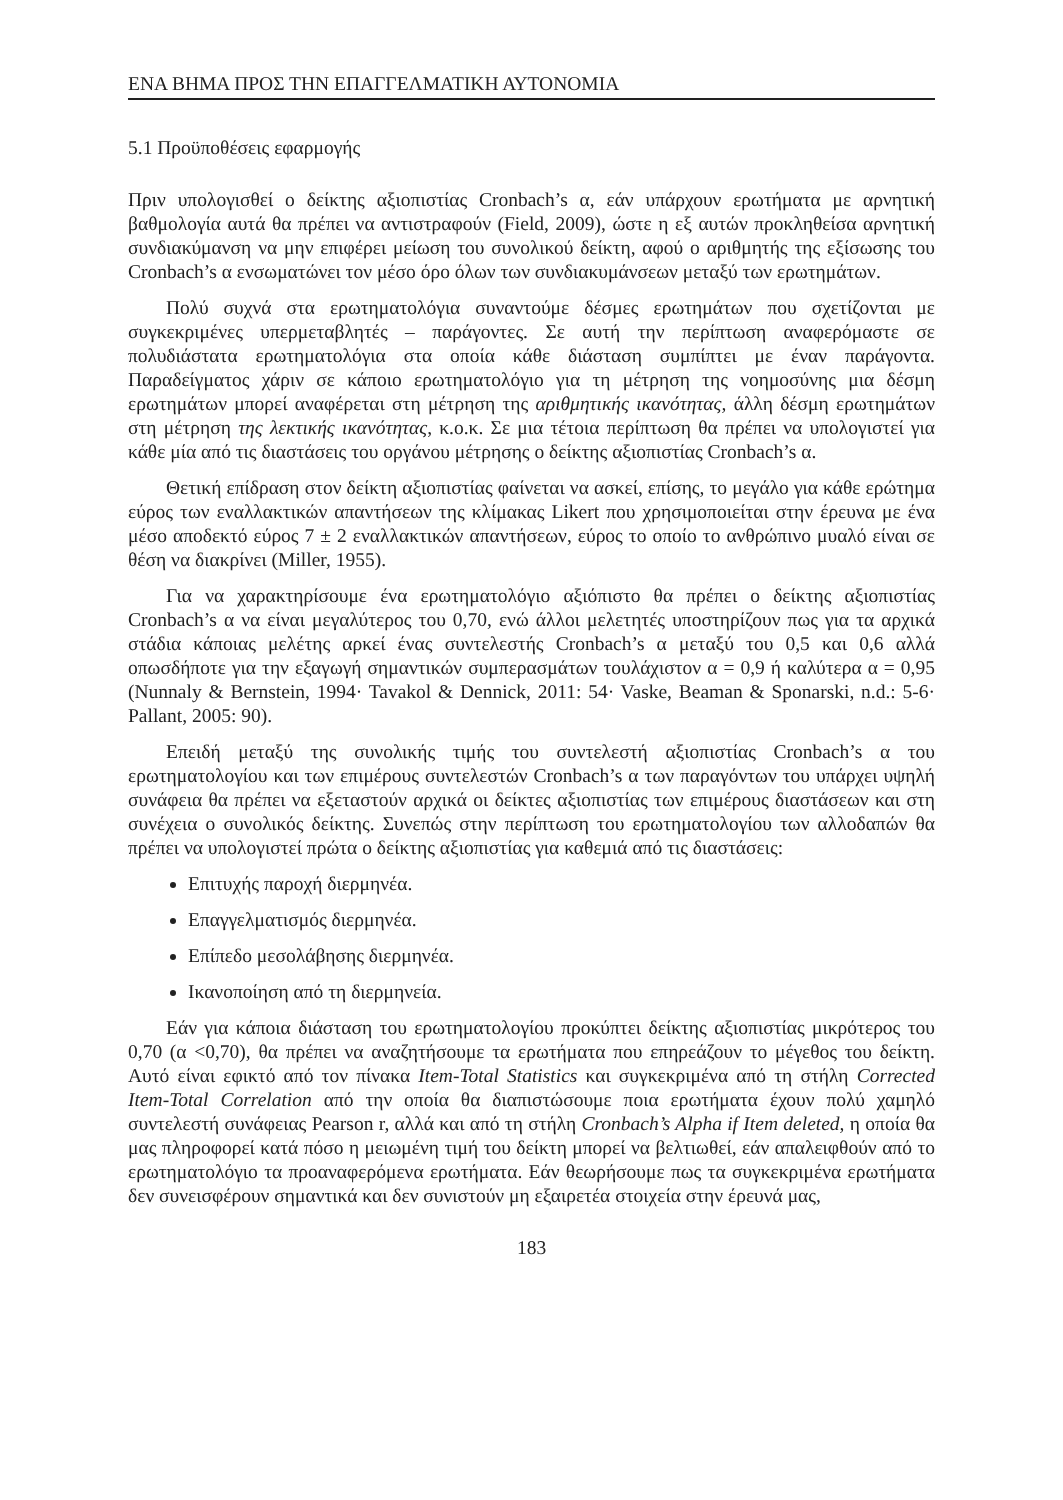ΕΝΑ ΒΗΜΑ ΠΡΟΣ ΤΗΝ ΕΠΑΓΓΕΛΜΑΤΙΚΗ ΑΥΤΟΝΟΜΙΑ
5.1 Προϋποθέσεις εφαρμογής
Πριν υπολογισθεί ο δείκτης αξιοπιστίας Cronbach’s α, εάν υπάρχουν ερωτήματα με αρνητική βαθμολογία αυτά θα πρέπει να αντιστραφούν (Field, 2009), ώστε η εξ αυτών προκληθείσα αρνητική συνδιακύμανση να μην επιφέρει μείωση του συνολικού δείκτη, αφού ο αριθμητής της εξίσωσης του Cronbach’s α ενσωματώνει τον μέσο όρο όλων των συνδιακυμάνσεων μεταξύ των ερωτημάτων.
Πολύ συχνά στα ερωτηματολόγια συναντούμε δέσμες ερωτημάτων που σχετίζονται με συγκεκριμένες υπερμεταβλητές – παράγοντες. Σε αυτή την περίπτωση αναφερόμαστε σε πολυδιάστατα ερωτηματολόγια στα οποία κάθε διάσταση συμπίπτει με έναν παράγοντα. Παραδείγματος χάριν σε κάποιο ερωτηματολόγιο για τη μέτρηση της νοημοσύνης μια δέσμη ερωτημάτων μπορεί αναφέρεται στη μέτρηση της αριθμητικής ικανότητας, άλλη δέσμη ερωτημάτων στη μέτρηση της λεκτικής ικανότητας, κ.ο.κ. Σε μια τέτοια περίπτωση θα πρέπει να υπολογιστεί για κάθε μία από τις διαστάσεις του οργάνου μέτρησης ο δείκτης αξιοπιστίας Cronbach’s α.
Θετική επίδραση στον δείκτη αξιοπιστίας φαίνεται να ασκεί, επίσης, το μεγάλο για κάθε ερώτημα εύρος των εναλλακτικών απαντήσεων της κλίμακας Likert που χρησιμοποιείται στην έρευνα με ένα μέσο αποδεκτό εύρος 7 ± 2 εναλλακτικών απαντήσεων, εύρος το οποίο το ανθρώπινο μυαλό είναι σε θέση να διακρίνει (Miller, 1955).
Για να χαρακτηρίσουμε ένα ερωτηματολόγιο αξιόπιστο θα πρέπει ο δείκτης αξιοπιστίας Cronbach’s α να είναι μεγαλύτερος του 0,70, ενώ άλλοι μελετητές υποστηρίζουν πως για τα αρχικά στάδια κάποιας μελέτης αρκεί ένας συντελεστής Cronbach’s α μεταξύ του 0,5 και 0,6 αλλά οπωσδήποτε για την εξαγωγή σημαντικών συμπερασμάτων τουλάχιστον α = 0,9 ή καλύτερα α = 0,95 (Nunnaly & Bernstein, 1994· Tavakol & Dennick, 2011: 54· Vaske, Beaman & Sponarski, n.d.: 5-6· Pallant, 2005: 90).
Επειδή μεταξύ της συνολικής τιμής του συντελεστή αξιοπιστίας Cronbach’s α του ερωτηματολογίου και των επιμέρους συντελεστών Cronbach’s α των παραγόντων του υπάρχει υψηλή συνάφεια θα πρέπει να εξεταστούν αρχικά οι δείκτες αξιοπιστίας των επιμέρους διαστάσεων και στη συνέχεια ο συνολικός δείκτης. Συνεπώς στην περίπτωση του ερωτηματολογίου των αλλοδαπών θα πρέπει να υπολογιστεί πρώτα ο δείκτης αξιοπιστίας για καθεμιά από τις διαστάσεις:
Επιτυχής παροχή διερμηνέα.
Επαγγελματισμός διερμηνέα.
Επίπεδο μεσολάβησης διερμηνέα.
Ικανοποίηση από τη διερμηνεία.
Εάν για κάποια διάσταση του ερωτηματολογίου προκύπτει δείκτης αξιοπιστίας μικρότερος του 0,70 (α <0,70), θα πρέπει να αναζητήσουμε τα ερωτήματα που επηρεάζουν το μέγεθος του δείκτη. Αυτό είναι εφικτό από τον πίνακα Item-Total Statistics και συγκεκριμένα από τη στήλη Corrected Item-Total Correlation από την οποία θα διαπιστώσουμε ποια ερωτήματα έχουν πολύ χαμηλό συντελεστή συνάφειας Pearson r, αλλά και από τη στήλη Cronbach’s Alpha if Item deleted, η οποία θα μας πληροφορεί κατά πόσο η μειωμένη τιμή του δείκτη μπορεί να βελτιωθεί, εάν απαλειφθούν από το ερωτηματολόγιο τα προαναφερόμενα ερωτήματα. Εάν θεωρήσουμε πως τα συγκεκριμένα ερωτήματα δεν συνεισφέρουν σημαντικά και δεν συνιστούν μη εξαιρετέα στοιχεία στην έρευνά μας,
183